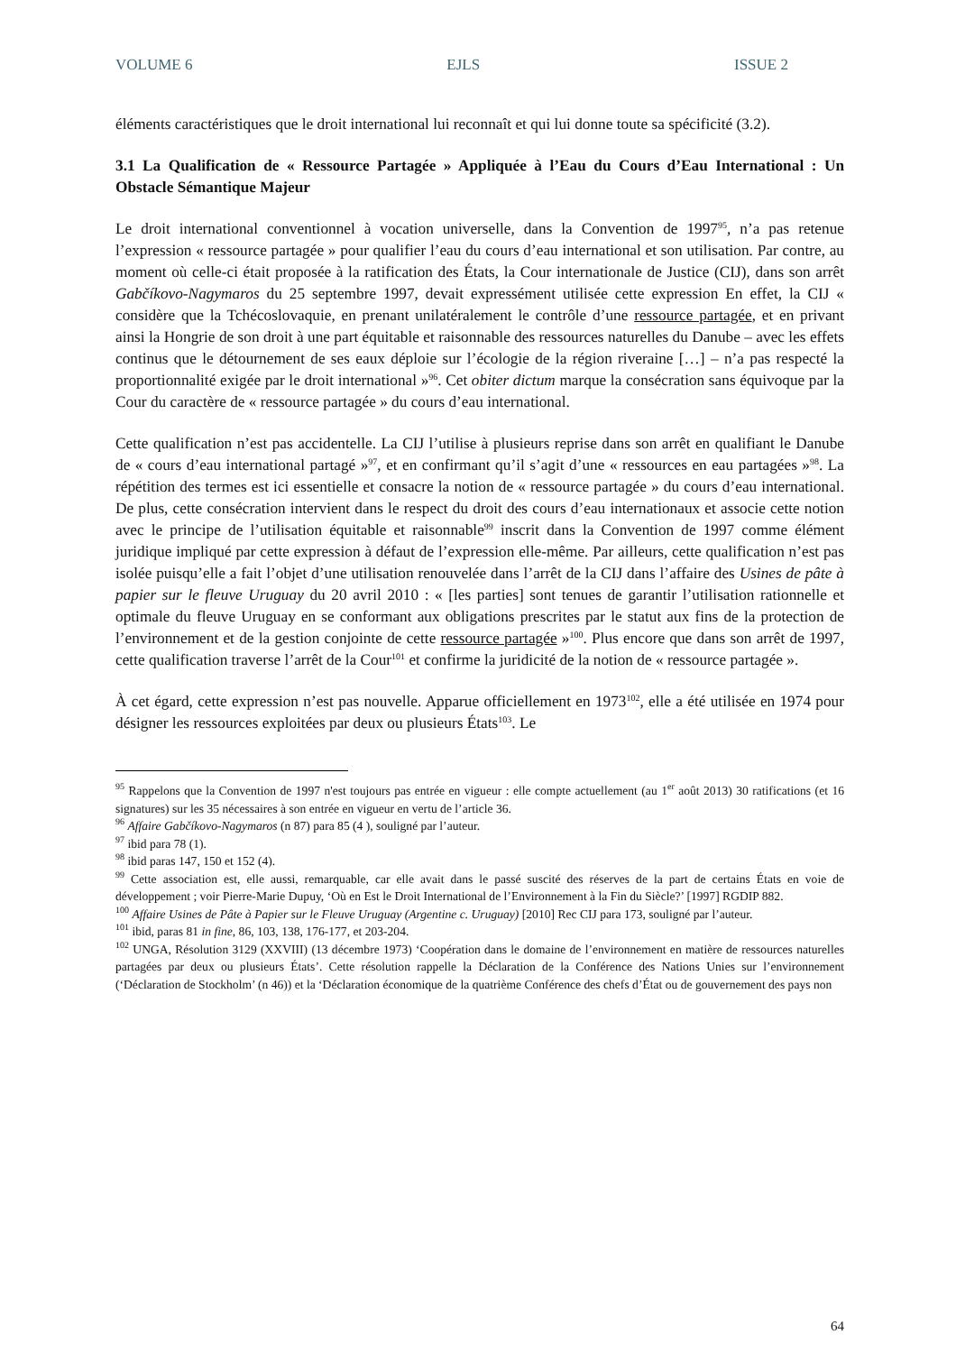VOLUME 6 EJLS ISSUE 2
éléments caractéristiques que le droit international lui reconnaît et qui lui donne toute sa spécificité (3.2).
3.1 La Qualification de « Ressource Partagée » Appliquée à l’Eau du Cours d’Eau International : Un Obstacle Sémantique Majeur
Le droit international conventionnel à vocation universelle, dans la Convention de 1997<sup>95</sup>, n’a pas retenue l’expression « ressource partagée » pour qualifier l’eau du cours d’eau international et son utilisation. Par contre, au moment où celle-ci était proposée à la ratification des États, la Cour internationale de Justice (CIJ), dans son arrêt Gabčíkovo-Nagymaros du 25 septembre 1997, devait expressément utilisée cette expression En effet, la CIJ « considère que la Tchécoslovaquie, en prenant unilatéralement le contrôle d’une ressource partagée, et en privant ainsi la Hongrie de son droit à une part équitable et raisonnable des ressources naturelles du Danube – avec les effets continus que le détournement de ses eaux déploie sur l’écologie de la région riveraine […] – n’a pas respecté la proportionnalité exigée par le droit international »<sup>96</sup>. Cet obiter dictum marque la consécration sans équivoque par la Cour du caractère de « ressource partagée » du cours d’eau international.
Cette qualification n’est pas accidentelle. La CIJ l’utilise à plusieurs reprise dans son arrêt en qualifiant le Danube de « cours d’eau international partagé »<sup>97</sup>, et en confirmant qu’il s’agit d’une « ressources en eau partagées »<sup>98</sup>. La répétition des termes est ici essentielle et consacre la notion de « ressource partagée » du cours d’eau international. De plus, cette consécration intervient dans le respect du droit des cours d’eau internationaux et associe cette notion avec le principe de l’utilisation équitable et raisonnable<sup>99</sup> inscrit dans la Convention de 1997 comme élément juridique impliqué par cette expression à défaut de l’expression elle-même. Par ailleurs, cette qualification n’est pas isolée puisqu’elle a fait l’objet d’une utilisation renouvelée dans l’arrêt de la CIJ dans l’affaire des Usines de pâte à papier sur le fleuve Uruguay du 20 avril 2010 : « [les parties] sont tenues de garantir l’utilisation rationnelle et optimale du fleuve Uruguay en se conformant aux obligations prescrites par le statut aux fins de la protection de l’environnement et de la gestion conjointe de cette ressource partagée »<sup>100</sup>. Plus encore que dans son arrêt de 1997, cette qualification traverse l’arrêt de la Cour<sup>101</sup> et confirme la juridicité de la notion de « ressource partagée ».
À cet égard, cette expression n’est pas nouvelle. Apparue officiellement en 1973<sup>102</sup>, elle a été utilisée en 1974 pour désigner les ressources exploitées par deux ou plusieurs États<sup>103</sup>. Le
<sup>95</sup> Rappelons que la Convention de 1997 n'est toujours pas entrée en vigueur : elle compte actuellement (au 1<sup>er</sup> août 2013) 30 ratifications (et 16 signatures) sur les 35 nécessaires à son entrée en vigueur en vertu de l’article 36.
<sup>96</sup> Affaire Gabčíkovo-Nagymaros (n 87) para 85 (4 ), souligné par l’auteur.
<sup>97</sup> ibid para 78 (1).
<sup>98</sup> ibid paras 147, 150 et 152 (4).
<sup>99</sup> Cette association est, elle aussi, remarquable, car elle avait dans le passé suscité des réserves de la part de certains États en voie de développement ; voir Pierre-Marie Dupuy, ‘Où en Est le Droit International de l’Environnement à la Fin du Siècle?’ [1997] RGDIP 882.
<sup>100</sup> Affaire Usines de Pâte à Papier sur le Fleuve Uruguay (Argentine c. Uruguay) [2010] Rec CIJ para 173, souligné par l’auteur.
<sup>101</sup> ibid, paras 81 in fine, 86, 103, 138, 176-177, et 203-204.
<sup>102</sup> UNGA, Résolution 3129 (XXVIII) (13 décembre 1973) ‘Coopération dans le domaine de l’environnement en matière de ressources naturelles partagées par deux ou plusieurs États’. Cette résolution rappelle la Déclaration de la Conférence des Nations Unies sur l’environnement (‘Déclaration de Stockholm’ (n 46)) et la ‘Déclaration économique de la quatrième Conférence des chefs d’État ou de gouvernement des pays non
64